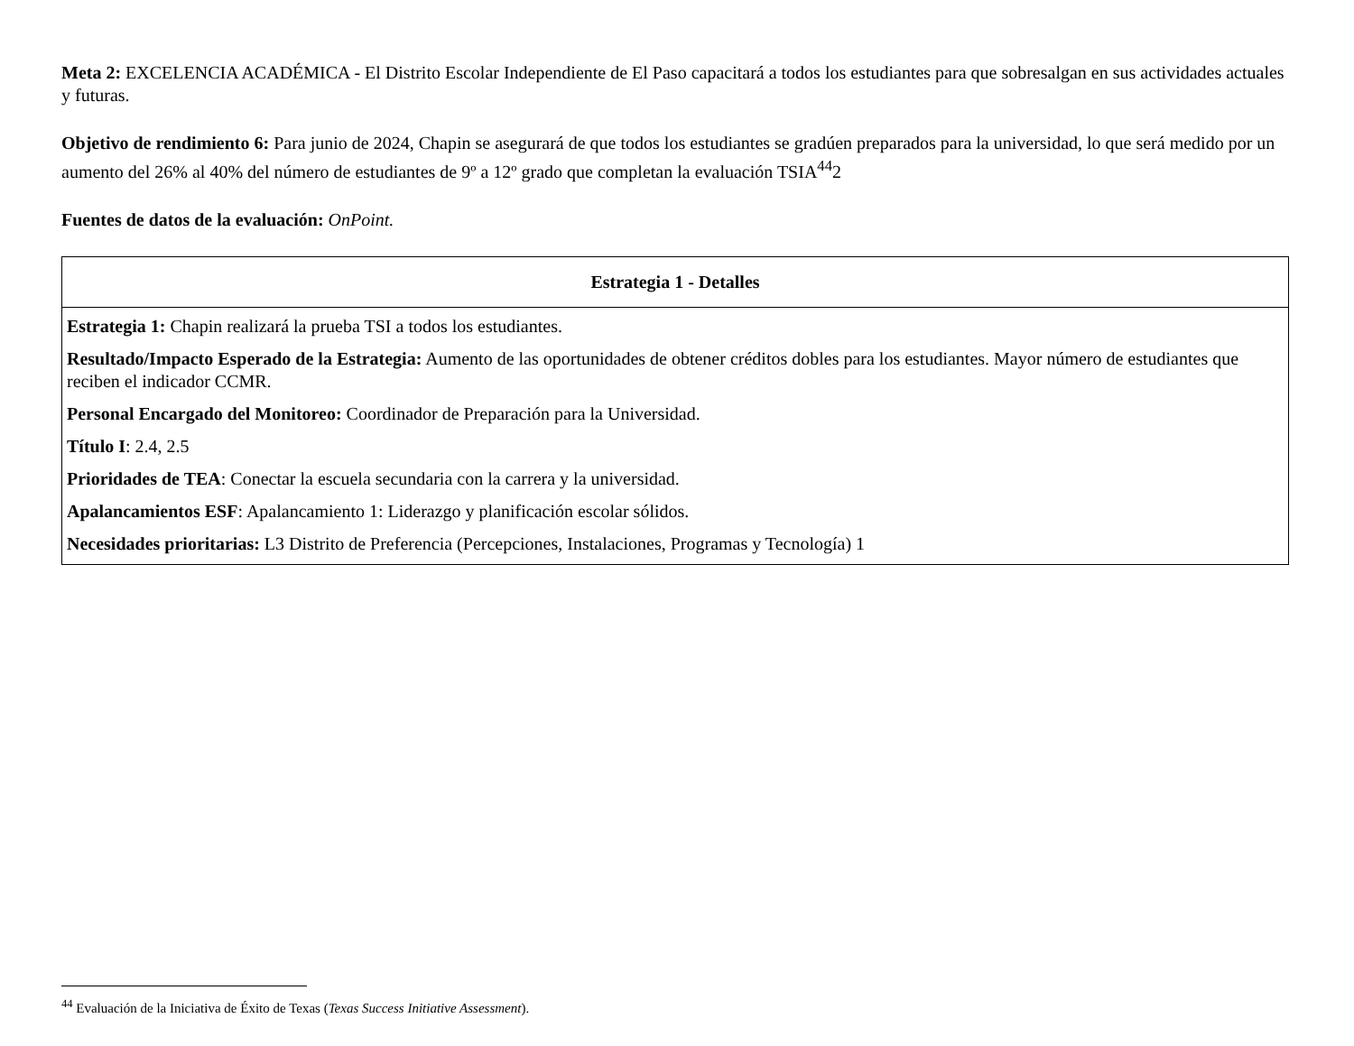Meta 2: EXCELENCIA ACADÉMICA - El Distrito Escolar Independiente de El Paso capacitará a todos los estudiantes para que sobresalgan en sus actividades actuales y futuras.
Objetivo de rendimiento 6: Para junio de 2024, Chapin se asegurará de que todos los estudiantes se gradúen preparados para la universidad, lo que será medido por un aumento del 26% al 40% del número de estudiantes de 9º a 12º grado que completan la evaluación TSIA<sup>44</sup>2
Fuentes de datos de la evaluación: OnPoint.
| Estrategia 1 - Detalles |
| --- |
| Estrategia 1: Chapin realizará la prueba TSI a todos los estudiantes. Resultado/Impacto Esperado de la Estrategia: Aumento de las oportunidades de obtener créditos dobles para los estudiantes. Mayor número de estudiantes que reciben el indicador CCMR. Personal Encargado del Monitoreo: Coordinador de Preparación para la Universidad. Título I : 2.4, 2.5 Prioridades de TEA : Conectar la escuela secundaria con la carrera y la universidad. Apalancamientos ESF : Apalancamiento 1: Liderazgo y planificación escolar sólidos. Necesidades prioritarias: L3 Distrito de Preferencia (Percepciones, Instalaciones, Programas y Tecnología) 1 |
<sup>44</sup> Evaluación de la Iniciativa de Éxito de Texas (Texas Success Initiative Assessment).